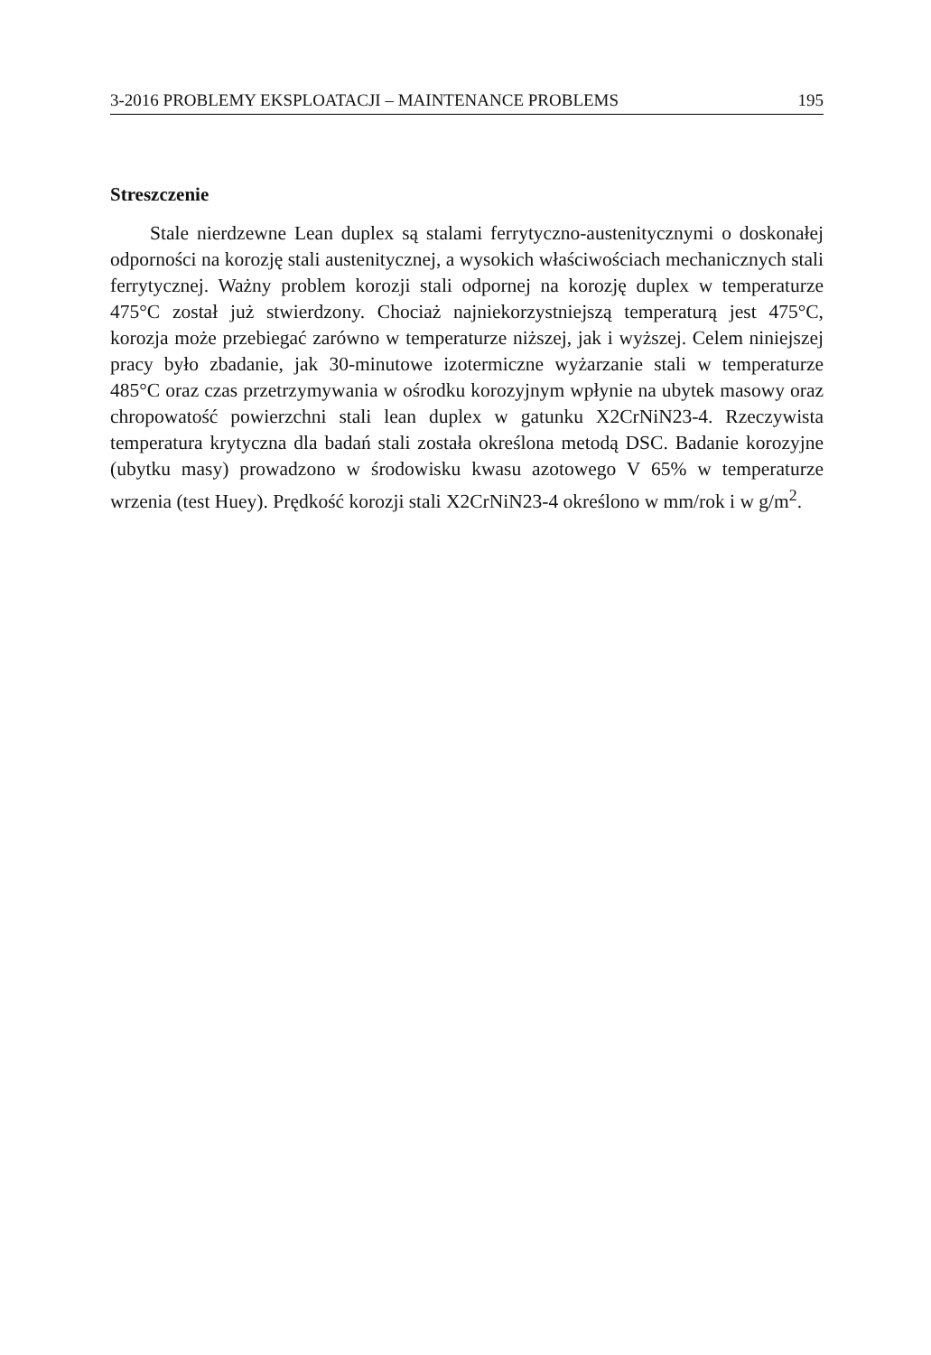3-2016 PROBLEMY EKSPLOATACJI – MAINTENANCE PROBLEMS 195
Streszczenie
Stale nierdzewne Lean duplex są stalami ferrytyczno-austenitycznymi o doskonałej odporności na korozję stali austenitycznej, a wysokich właściwościach mechanicznych stali ferrytycznej. Ważny problem korozji stali odpornej na korozję duplex w temperaturze 475°C został już stwierdzony. Chociaż najniekorzystniejszą temperaturą jest 475°C, korozja może przebiegać zarówno w temperaturze niższej, jak i wyższej. Celem niniejszej pracy było zbadanie, jak 30-minutowe izotermiczne wyżarzanie stali w temperaturze 485°C oraz czas przetrzymywania w ośrodku korozyjnym wpłynie na ubytek masowy oraz chropowatość powierzchni stali lean duplex w gatunku X2CrNiN23-4. Rzeczywista temperatura krytyczna dla badań stali została określona metodą DSC. Badanie korozyjne (ubytku masy) prowadzono w środowisku kwasu azotowego V 65% w temperaturze wrzenia (test Huey). Prędkość korozji stali X2CrNiN23-4 określono w mm/rok i w g/m<sup>2</sup>.